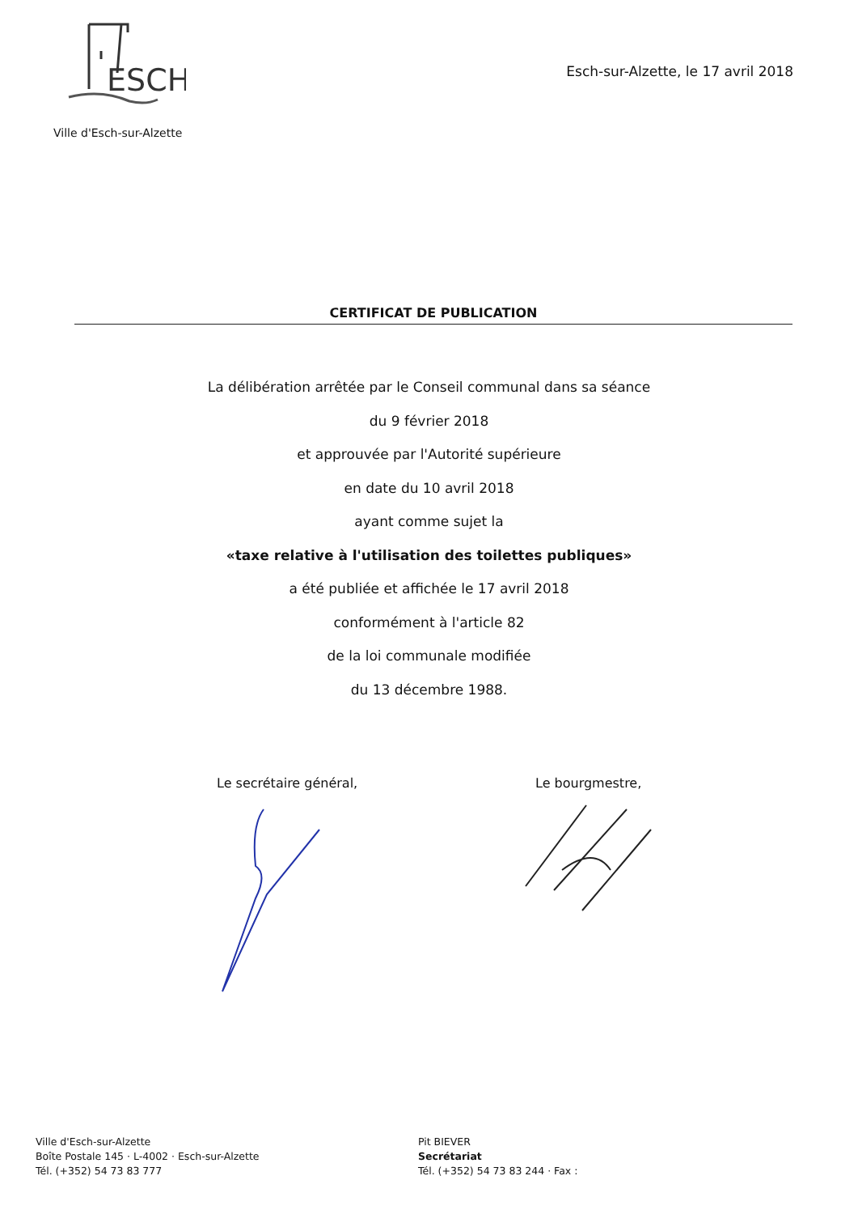ESCH
Ville d'Esch-sur-Alzette
Esch-sur-Alzette, le 17 avril 2018
CERTIFICAT DE PUBLICATION
La délibération arrêtée par le Conseil communal dans sa séance
du 9 février 2018
et approuvée par l'Autorité supérieure
en date du 10 avril 2018
ayant comme sujet la
«taxe relative à l'utilisation des toilettes publiques»
a été publiée et affichée le 17 avril 2018
conformément à l'article 82
de la loi communale modifiée
du 13 décembre 1988.
Le secrétaire général, Le bourgmestre,
Ville d'Esch-sur-Alzette
Boîte Postale 145 · L-4002 · Esch-sur-Alzette
Tél. (+352) 54 73 83 777
Pit BIEVER
Secrétariat
Tél. (+352) 54 73 83 244 · Fax :